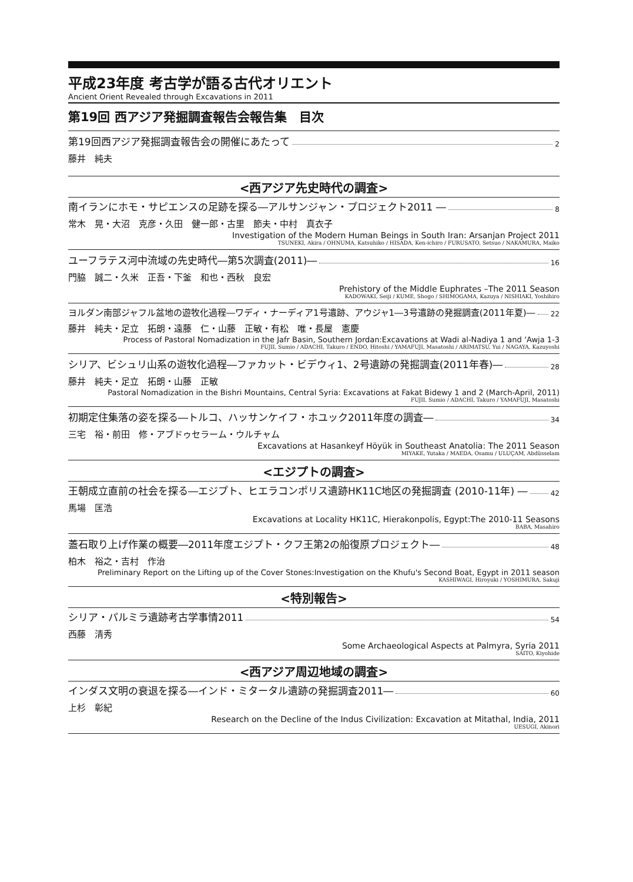平成23年度 考古学が語る古代オリエント
Ancient Orient Revealed through Excavations in 2011
第19回 西アジア発掘調査報告会報告集　目次
第19回西アジア発掘調査報告会の開催にあたって 2
藤井　純夫
<西アジア先史時代の調査>
南イランにホモ・サピエンスの足跡を探る―アルサンジャン・プロジェクト2011 ― 8
常木　晃・大沼　克彦・久田　健一郎・古里　節夫・中村　真衣子
Investigation of the Modern Human Beings in South Iran: Arsanjan Project 2011
TSUNEKI, Akira / OHNUMA, Katsuhiko / HISADA, Ken-ichiro / FURUSATO, Setsuo / NAKAMURA, Maiko
ユーフラテス河中流域の先史時代―第5次調査(2011)― 16
門脇　誠二・久米　正吾・下釜　和也・西秋　良宏
Prehistory of the Middle Euphrates –The 2011 Season
KADOWAKI, Seiji / KUME, Shogo / SHIMOGAMA, Kazuya / NISHIAKI, Yoshihiro
ヨルダン南部ジャフル盆地の遊牧化過程―ワディ・ナーディア1号遺跡、アウジャ1―3号遺跡の発掘調査(2011年夏)― 22
藤井　純夫・足立　拓朗・遠藤　仁・山藤　正敏・有松　唯・長屋　憲慶
Process of Pastoral Nomadization in the Jafr Basin, Southern Jordan:Excavations at Wadi al-Nadiya 1 and ‘Awja 1-3
FUJII, Sumio / ADACHI, Takuro / ENDO, Hitoshi / YAMAFUJI, Masatoshi / ARIMATSU, Yui / NAGAYA, Kazuyoshi
シリア、ビシュリ山系の遊牧化過程―ファカット・ビデウィ1、2号遺跡の発掘調査(2011年春)― 28
藤井　純夫・足立　拓朗・山藤　正敏
Pastoral Nomadization in the Bishri Mountains, Central Syria: Excavations at Fakat Bidewy 1 and 2 (March-April, 2011)
FUJII, Sumio / ADACHI, Takuro / YAMAFUJI, Masatoshi
初期定住集落の姿を探る―トルコ、ハッサンケイフ・ホユック2011年度の調査― 34
三宅　裕・前田　修・アブドゥセラーム・ウルチャム
Excavations at Hasankeyf Höyük in Southeast Anatolia: The 2011 Season
MIYAKE, Yutaka / MAEDA, Osamu / ULUÇAM, Abdüsselam
<エジプトの調査>
王朝成立直前の社会を探る―エジプト、ヒエラコンポリス遺跡HK11C地区の発掘調査 (2010-11年) ― 42
馬場　匡浩
Excavations at Locality HK11C, Hierakonpolis, Egypt:The 2010-11 Seasons
BABA, Masahiro
蓋石取り上げ作業の概要―2011年度エジプト・クフ王第2の船復原プロジェクト― 48
柏木　裕之・吉村　作治
Preliminary Report on the Lifting up of the Cover Stones:Investigation on the Khufu's Second Boat, Egypt in 2011 season
KASHIWAGI, Hiroyuki / YOSHIMURA, Sakuji
<特別報告>
シリア・パルミラ遺跡考古学事情2011 54
西藤　清秀
Some Archaeological Aspects at Palmyra, Syria 2011
SAITO, Kiyohide
<西アジア周辺地域の調査>
インダス文明の衰退を探る―インド・ミタータル遺跡の発掘調査2011― 60
上杉　彰紀
Research on the Decline of the Indus Civilization: Excavation at Mitathal, India, 2011
UESUGI, Akinori